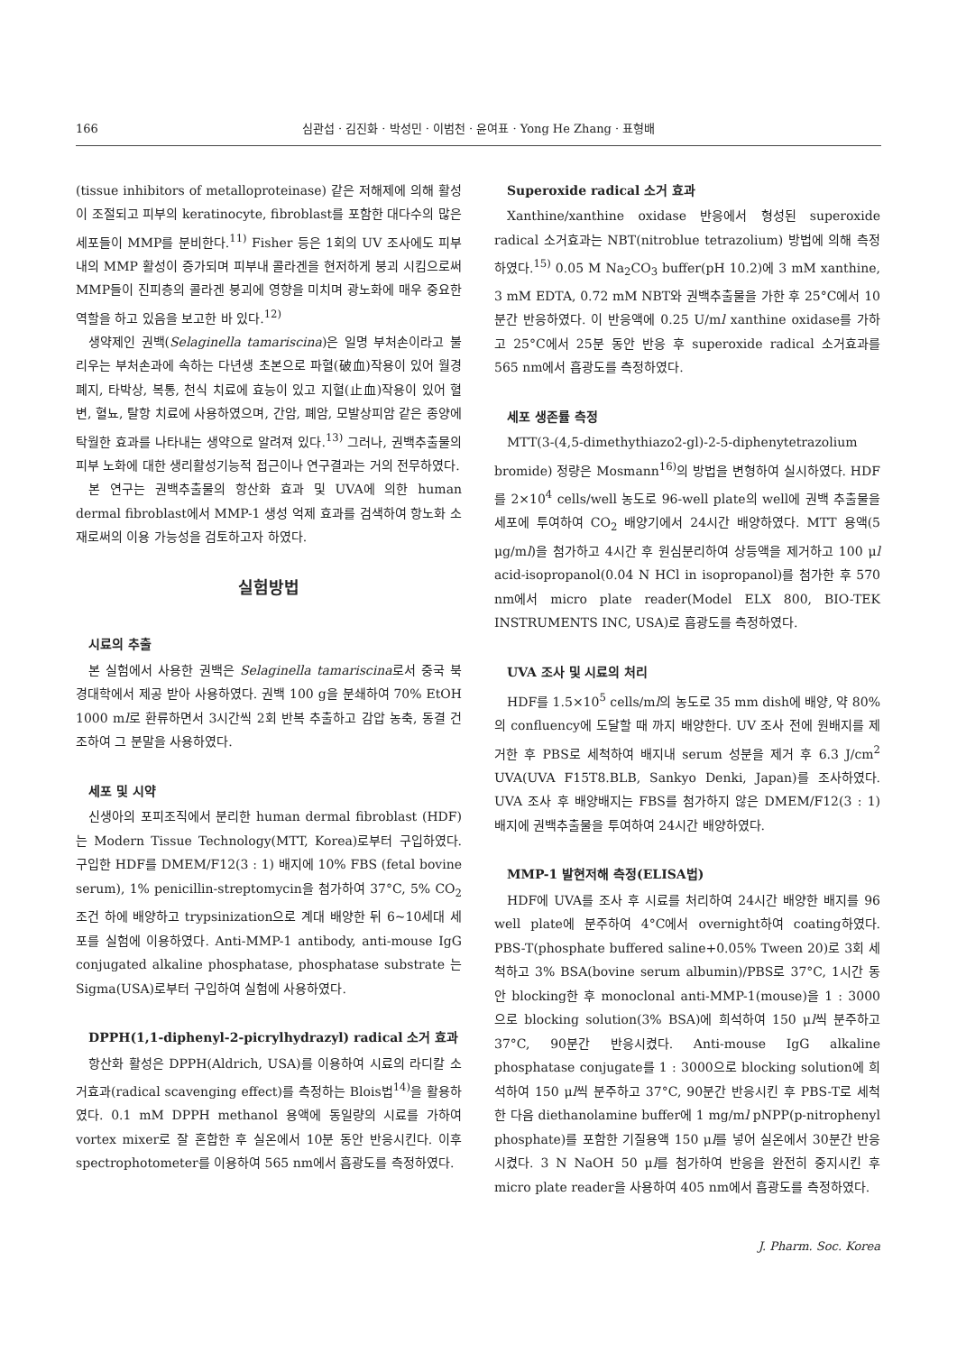166 심관섭 · 김진화 · 박성민 · 이범천 · 윤여표 · Yong He Zhang · 표형배
(tissue inhibitors of metalloproteinase) 같은 저해제에 의해 활성이 조절되고 피부의 keratinocyte, fibroblast를 포함한 대다수의 많은 세포들이 MMP를 분비한다.<sup>11)</sup> Fisher 등은 1회의 UV 조사에도 피부내의 MMP 활성이 증가되며 피부내 콜라겐을 현저하게 붕괴 시킴으로써 MMP들이 진피층의 콜라겐 붕괴에 영향을 미치며 광노화에 매우 중요한 역할을 하고 있음을 보고한 바 있다.<sup>12)</sup>
생약제인 권백(Selaginella tamariscina)은 일명 부처손이라고 불리우는 부처손과에 속하는 다년생 초본으로 파혈(破血)작용이 있어 월경폐지, 타박상, 복통, 천식 치료에 효능이 있고 지혈(止血)작용이 있어 혈변, 혈뇨, 탈항 치료에 사용하였으며, 간암, 폐암, 모발상피암 같은 종양에 탁월한 효과를 나타내는 생약으로 알려져 있다.<sup>13)</sup> 그러나, 권백추출물의 피부 노화에 대한 생리활성기능적 접근이나 연구결과는 거의 전무하였다.
본 연구는 권백추출물의 항산화 효과 및 UVA에 의한 human dermal fibroblast에서 MMP-1 생성 억제 효과를 검색하여 항노화 소재로써의 이용 가능성을 검토하고자 하였다.
실험방법
시료의 추출
본 실험에서 사용한 권백은 Selaginella tamariscina로서 중국 북경대학에서 제공 받아 사용하였다. 권백 100 g을 분쇄하여 70% EtOH 1000 ml로 환류하면서 3시간씩 2회 반복 추출하고 감압 농축, 동결 건조하여 그 분말을 사용하였다.
세포 및 시약
신생아의 포피조직에서 분리한 human dermal fibroblast (HDF)는 Modern Tissue Technology(MTT, Korea)로부터 구입하였다. 구입한 HDF를 DMEM/F12(3 : 1) 배지에 10% FBS (fetal bovine serum), 1% penicillin-streptomycin을 첨가하여 37°C, 5% CO<sub>2</sub> 조건 하에 배양하고 trypsinization으로 계대 배양한 뒤 6~10세대 세포를 실험에 이용하였다. Anti-MMP-1 antibody, anti-mouse IgG conjugated alkaline phosphatase, phosphatase substrate 는 Sigma(USA)로부터 구입하여 실험에 사용하였다.
DPPH(1,1-diphenyl-2-picrylhydrazyl) radical 소거 효과
항산화 활성은 DPPH(Aldrich, USA)를 이용하여 시료의 라디칼 소거효과(radical scavenging effect)를 측정하는 Blois법<sup>14)</sup>을 활용하였다. 0.1 mM DPPH methanol 용액에 동일량의 시료를 가하여 vortex mixer로 잘 혼합한 후 실온에서 10분 동안 반응시킨다. 이후 spectrophotometer를 이용하여 565 nm에서 흡광도를 측정하였다.
Superoxide radical 소거 효과
Xanthine/xanthine oxidase 반응에서 형성된 superoxide radical 소거효과는 NBT(nitroblue tetrazolium) 방법에 의해 측정하였다.<sup>15)</sup> 0.05 M Na<sub>2</sub>CO<sub>3</sub> buffer(pH 10.2)에 3 mM xanthine, 3 mM EDTA, 0.72 mM NBT와 권백추출물을 가한 후 25°C에서 10분간 반응하였다. 이 반응액에 0.25 U/ml xanthine oxidase를 가하고 25°C에서 25분 동안 반응 후 superoxide radical 소거효과를 565 nm에서 흡광도를 측정하였다.
세포 생존률 측정
MTT(3-(4,5-dimethythiazo2-gl)-2-5-diphenytetrazolium bromide) 정량은 Mosmann<sup>16)</sup>의 방법을 변형하여 실시하였다. HDF를 2×10<sup>4</sup> cells/well 농도로 96-well plate의 well에 권백 추출물을 세포에 투여하여 CO<sub>2</sub> 배양기에서 24시간 배양하였다. MTT 용액(5 μg/ml)을 첨가하고 4시간 후 원심분리하여 상등액을 제거하고 100 μl acid-isopropanol(0.04 N HCl in isopropanol)를 첨가한 후 570 nm에서 micro plate reader(Model ELX 800, BIO-TEK INSTRUMENTS INC, USA)로 흡광도를 측정하였다.
UVA 조사 및 시료의 처리
HDF를 1.5×10<sup>5</sup> cells/ml의 농도로 35 mm dish에 배양, 약 80%의 confluency에 도달할 때 까지 배양한다. UV 조사 전에 원배지를 제거한 후 PBS로 세척하여 배지내 serum 성분을 제거 후 6.3 J/cm<sup>2</sup> UVA(UVA F15T8.BLB, Sankyo Denki, Japan)를 조사하였다. UVA 조사 후 배양배지는 FBS를 첨가하지 않은 DMEM/F12(3 : 1) 배지에 권백추출물을 투여하여 24시간 배양하였다.
MMP-1 발현저해 측정(ELISA법)
HDF에 UVA를 조사 후 시료를 처리하여 24시간 배양한 배지를 96 well plate에 분주하여 4°C에서 overnight하여 coating하였다. PBS-T(phosphate buffered saline+0.05% Tween 20)로 3회 세척하고 3% BSA(bovine serum albumin)/PBS로 37°C, 1시간 동안 blocking한 후 monoclonal anti-MMP-1(mouse)을 1 : 3000으로 blocking solution(3% BSA)에 희석하여 150 μl씩 분주하고 37°C, 90분간 반응시켰다. Anti-mouse IgG alkaline phosphatase conjugate를 1 : 3000으로 blocking solution에 희석하여 150 μl씩 분주하고 37°C, 90분간 반응시킨 후 PBS-T로 세척한 다음 diethanolamine buffer에 1 mg/ml pNPP(p-nitrophenyl phosphate)를 포함한 기질용액 150 μl를 넣어 실온에서 30분간 반응시켰다. 3 N NaOH 50 μl를 첨가하여 반응을 완전히 중지시킨 후 micro plate reader을 사용하여 405 nm에서 흡광도를 측정하였다.
J. Pharm. Soc. Korea